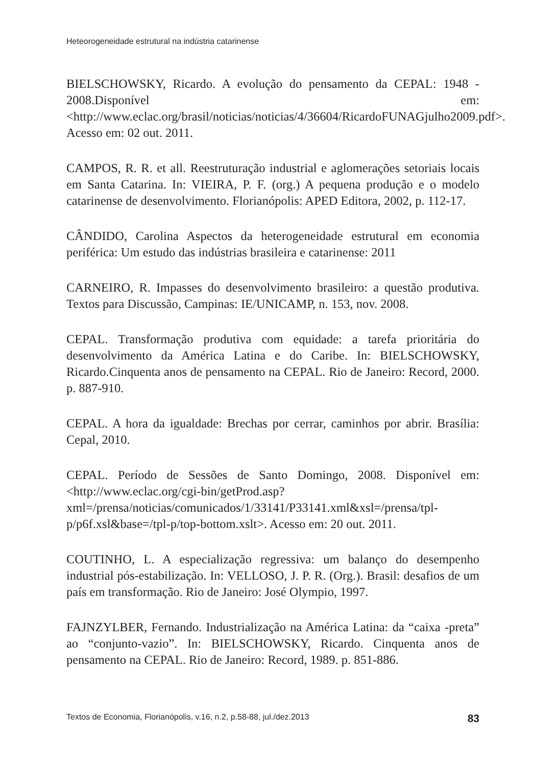Heteorogeneidade estrutural na indústria catarinense
BIELSCHOWSKY, Ricardo. A evolução do pensamento da CEPAL: 1948 - 2008.Disponível em: <http://www.eclac.org/brasil/noticias/noticias/4/36604/RicardoFUNAGjulho2009.pdf>. Acesso em: 02 out. 2011.
CAMPOS, R. R. et all. Reestruturação industrial e aglomerações setoriais locais em Santa Catarina. In: VIEIRA, P. F. (org.) A pequena produção e o modelo catarinense de desenvolvimento. Florianópolis: APED Editora, 2002, p. 112-17.
CÂNDIDO, Carolina Aspectos da heterogeneidade estrutural em economia periférica: Um estudo das indústrias brasileira e catarinense: 2011
CARNEIRO, R. Impasses do desenvolvimento brasileiro: a questão produtiva. Textos para Discussão, Campinas: IE/UNICAMP, n. 153, nov. 2008.
CEPAL. Transformação produtiva com equidade: a tarefa prioritária do desenvolvimento da América Latina e do Caribe. In: BIELSCHOWSKY, Ricardo.Cinquenta anos de pensamento na CEPAL. Rio de Janeiro: Record, 2000. p. 887-910.
CEPAL. A hora da igualdade: Brechas por cerrar, caminhos por abrir. Brasília: Cepal, 2010.
CEPAL. Período de Sessões de Santo Domingo, 2008. Disponível em: <http://www.eclac.org/cgi-bin/getProd.asp?xml=/prensa/noticias/comunicados/1/33141/P33141.xml&xsl=/prensa/tpl-p/p6f.xsl&base=/tpl-p/top-bottom.xslt>. Acesso em: 20 out. 2011.
COUTINHO, L. A especialização regressiva: um balanço do desempenho industrial pós-estabilização. In: VELLOSO, J. P. R. (Org.). Brasil: desafios de um país em transformação. Rio de Janeiro: José Olympio, 1997.
FAJNZYLBER, Fernando. Industrialização na América Latina: da “caixa -preta” ao “conjunto-vazio”. In: BIELSCHOWSKY, Ricardo. Cinquenta anos de pensamento na CEPAL. Rio de Janeiro: Record, 1989. p. 851-886.
Textos de Economia, Florianópolis, v.16, n.2, p.58-88, jul./dez.2013 83